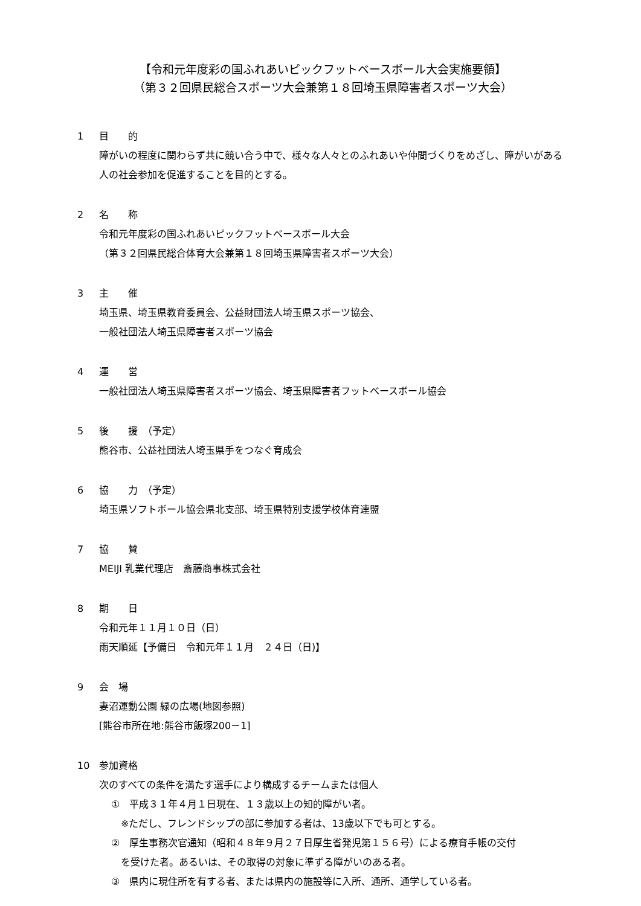【令和元年度彩の国ふれあいピックフットベースボール大会実施要領】
（第３２回県民総合スポーツ大会兼第１８回埼玉県障害者スポーツ大会）
1 目　　的
障がいの程度に関わらず共に競い合う中で、様々な人々とのふれあいや仲間づくりをめざし、障がいがある人の社会参加を促進することを目的とする。
2 名　　称
令和元年度彩の国ふれあいピックフットベースボール大会
（第３２回県民総合体育大会兼第１８回埼玉県障害者スポーツ大会）
3 主　　催
埼玉県、埼玉県教育委員会、公益財団法人埼玉県スポーツ協会、
一般社団法人埼玉県障害者スポーツ協会
4 運　　営
一般社団法人埼玉県障害者スポーツ協会、埼玉県障害者フットベースボール協会
5 後　　援　（予定）
熊谷市、公益社団法人埼玉県手をつなぐ育成会
6 協　　力　（予定）
埼玉県ソフトボール協会県北支部、埼玉県特別支援学校体育連盟
7 協　　賛
MEIJI 乳業代理店　斎藤商事株式会社
8 期　　日
令和元年１１月１０日（日）
雨天順延【予備日　令和元年１１月　２４日（日)】
9 会　場
妻沼運動公園 緑の広場(地図参照)
[熊谷市所在地:熊谷市飯塚200－1]
10 参加資格
次のすべての条件を満たす選手により構成するチームまたは個人
①　平成３１年４月１日現在、１３歳以上の知的障がい者。
※ただし、フレンドシップの部に参加する者は、13歳以下でも可とする。
②　厚生事務次官通知（昭和４８年９月２７日厚生省発児第１５６号）による療育手帳の交付
　を受けた者。あるいは、その取得の対象に準ずる障がいのある者。
③　県内に現住所を有する者、または県内の施設等に入所、通所、通学している者。